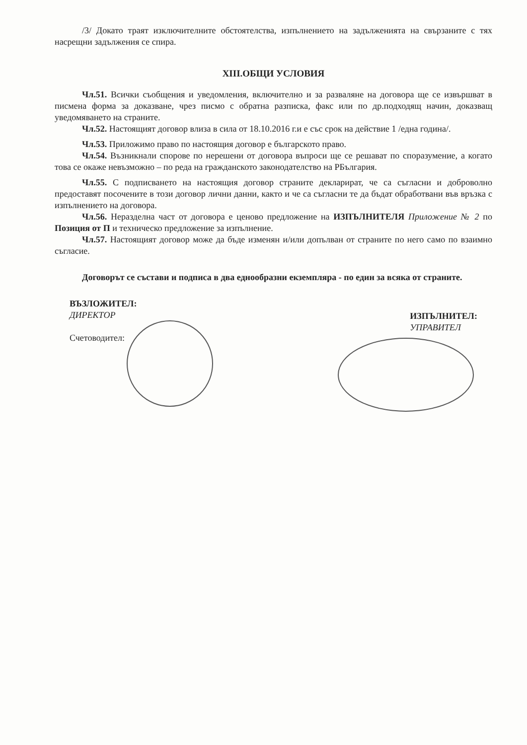/3/ Докато траят изключителните обстоятелства, изпълнението на задълженията на свързаните с тях насрещни задължения се спира.
XIII.ОБЩИ УСЛОВИЯ
Чл.51. Всички съобщения и уведомления, включително и за разваляне на договора ще се извършват в писмена форма за доказване, чрез писмо с обратна разписка, факс или по др.подходящ начин, доказващ уведомяването на страните.
Чл.52. Настоящият договор влиза в сила от 18.10.2016 г.и е със срок на действие 1 /една година/.
Чл.53. Приложимо право по настоящия договор е българското право.
Чл.54. Възникнали спорове по нерешени от договора въпроси ще се решават по споразумение, а когато това се окаже невъзможно – по реда на гражданското законодателство на РБългария.
Чл.55. С подписването на настоящия договор страните декларират, че са съгласни и доброволно предоставят посочените в този договор лични данни, както и че са съгласни те да бъдат обработвани във връзка с изпълнението на договора.
Чл.56. Неразделна част от договора е ценово предложение на ИЗПЪЛНИТЕЛЯ Приложение № 2 по Позиция от П и техническо предложение за изпълнение.
Чл.57. Настоящият договор може да бъде изменян и/или допълван от страните по него само по взаимно съгласие.
Договорът се състави и подписа в два еднообразни екземпляра - по един за всяка от страните.
ВЪЗЛОЖИТЕЛ:
ДИРЕКТОР
Счетоводител:
ИЗПЪЛНИТЕЛ:
УПРАВИТЕЛ